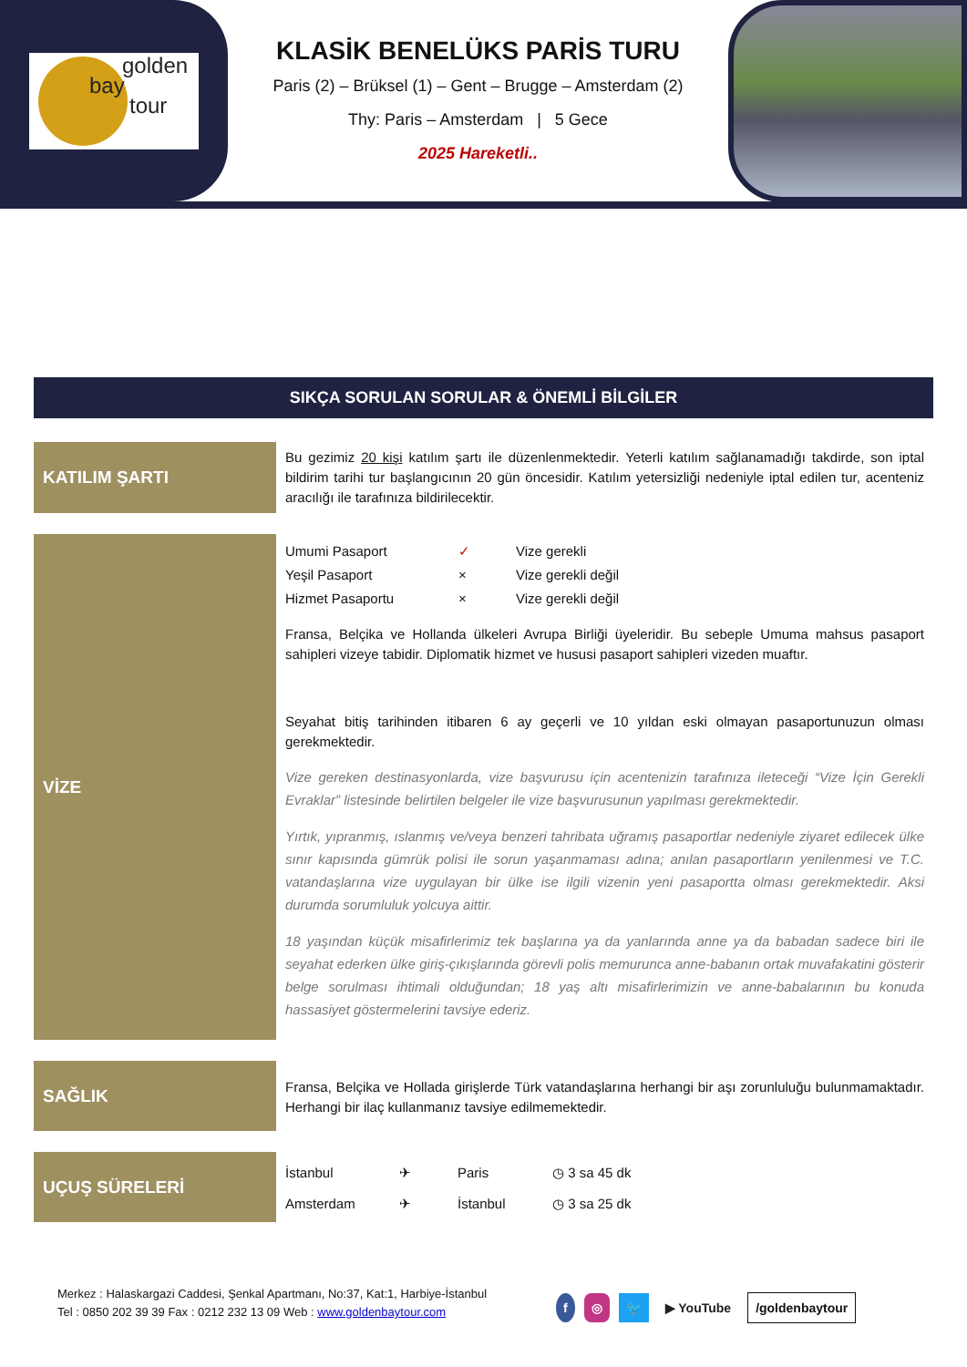golden
bay
tour
KLASİK BENELÜKS PARİS TURU
Paris (2) – Brüksel (1) – Gent – Brugge – Amsterdam (2)
Thy: Paris – Amsterdam | 5 Gece
2025 Hareketli..
SIKÇA SORULAN SORULAR & ÖNEMLİ BİLGİLER
KATILIM ŞARTI
Bu gezimiz 20 kişi katılım şartı ile düzenlenmektedir. Yeterli katılım sağlanamadığı takdirde, son iptal bildirim tarihi tur başlangıcının 20 gün öncesidir. Katılım yetersizliği nedeniyle iptal edilen tur, acenteniz aracılığı ile tarafınıza bildirilecektir.
VİZE
| Umumi Pasaport | ✓ | Vize gerekli |
| Yeşil Pasaport | × | Vize gerekli değil |
| Hizmet Pasaportu | × | Vize gerekli değil |
Fransa, Belçika ve Hollanda ülkeleri Avrupa Birliği üyeleridir. Bu sebeple Umuma mahsus pasaport sahipleri vizeye tabidir. Diplomatik hizmet ve hususi pasaport sahipleri vizeden muaftır.
Seyahat bitiş tarihinden itibaren 6 ay geçerli ve 10 yıldan eski olmayan pasaportunuzun olması gerekmektedir.
Vize gereken destinasyonlarda, vize başvurusu için acentenizin tarafınıza ileteceği “Vize İçin Gerekli Evraklar” listesinde belirtilen belgeler ile vize başvurusunun yapılması gerekmektedir.
Yırtık, yıpranmış, ıslanmış ve/veya benzeri tahribata uğramış pasaportlar nedeniyle ziyaret edilecek ülke sınır kapısında gümrük polisi ile sorun yaşanmaması adına; anılan pasaportların yenilenmesi ve T.C. vatandaşlarına vize uygulayan bir ülke ise ilgili vizenin yeni pasaportta olması gerekmektedir. Aksi durumda sorumluluk yolcuya aittir.
18 yaşından küçük misafirlerimiz tek başlarına ya da yanlarında anne ya da babadan sadece biri ile seyahat ederken ülke giriş-çıkışlarında görevli polis memurunca anne-babanın ortak muvafakatini gösterir belge sorulması ihtimali olduğundan; 18 yaş altı misafirlerimizin ve anne-babalarının bu konuda hassasiyet göstermelerini tavsiye ederiz.
SAĞLIK
Fransa, Belçika ve Hollada girişlerde Türk vatandaşlarına herhangi bir aşı zorunluluğu bulunmamaktadır. Herhangi bir ilaç kullanmanız tavsiye edilmemektedir.
UÇUŞ SÜRELERİ
| İstanbul | ✈ | Paris | ◷ 3 sa 45 dk |
| Amsterdam | ✈ | İstanbul | ◷ 3 sa 25 dk |
Merkez : Halaskargazi Caddesi, Şenkal Apartmanı, No:37, Kat:1, Harbiye-İstanbul
Tel : 0850 202 39 39 Fax : 0212 232 13 09 Web : www.goldenbaytour.com
f ◎ 🐦 ▶ YouTube /goldenbaytour